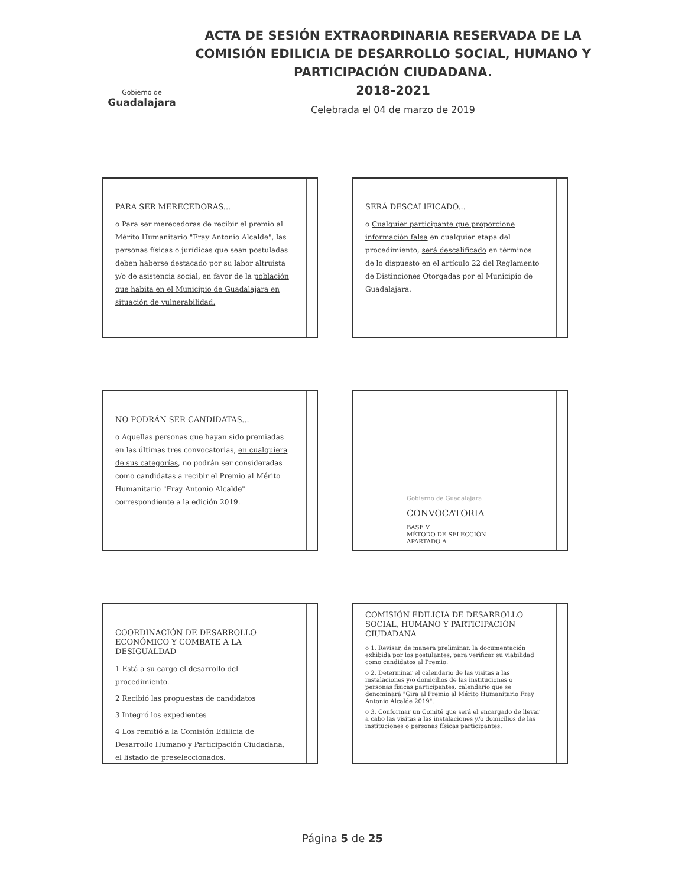Gobierno de
Guadalajara
ACTA DE SESIÓN EXTRAORDINARIA RESERVADA DE LA COMISIÓN EDILICIA DE DESARROLLO SOCIAL, HUMANO Y PARTICIPACIÓN CIUDADANA.
2018-2021
Celebrada el 04 de marzo de 2019
PARA SER MERECEDORAS...
o Para ser merecedoras de recibir el premio al Mérito Humanitario "Fray Antonio Alcalde", las personas físicas o jurídicas que sean postuladas deben haberse destacado por su labor altruista y/o de asistencia social, en favor de la población que habita en el Municipio de Guadalajara en situación de vulnerabilidad.
SERÁ DESCALIFICADO...
o Cualquier participante que proporcione información falsa en cualquier etapa del procedimiento, será descalificado en términos de lo dispuesto en el artículo 22 del Reglamento de Distinciones Otorgadas por el Municipio de Guadalajara.
NO PODRÁN SER CANDIDATAS...
o Aquellas personas que hayan sido premiadas en las últimas tres convocatorias, en cualquiera de sus categorías, no podrán ser consideradas como candidatas a recibir el Premio al Mérito Humanitario "Fray Antonio Alcalde" correspondiente a la edición 2019.
Gobierno de Guadalajara
CONVOCATORIA
BASE V
MÉTODO DE SELECCIÓN
APARTADO A
COORDINACIÓN DE DESARROLLO ECONÓMICO Y COMBATE A LA DESIGUALDAD
1 Está a su cargo el desarrollo del procedimiento.
2 Recibió las propuestas de candidatos
3 Integró los expedientes
4 Los remitió a la Comisión Edilicia de Desarrollo Humano y Participación Ciudadana, el listado de preseleccionados.
COMISIÓN EDILICIA DE DESARROLLO SOCIAL, HUMANO Y PARTICIPACIÓN CIUDADANA
o 1. Revisar, de manera preliminar, la documentación exhibida por los postulantes, para verificar su viabilidad como candidatos al Premio.
o 2. Determinar el calendario de las visitas a las instalaciones y/o domicilios de las instituciones o personas físicas participantes, calendario que se denominará "Gira al Premio al Mérito Humanitario Fray Antonio Alcalde 2019".
o 3. Conformar un Comité que será el encargado de llevar a cabo las visitas a las instalaciones y/o domicilios de las instituciones o personas físicas participantes.
Página 5 de 25